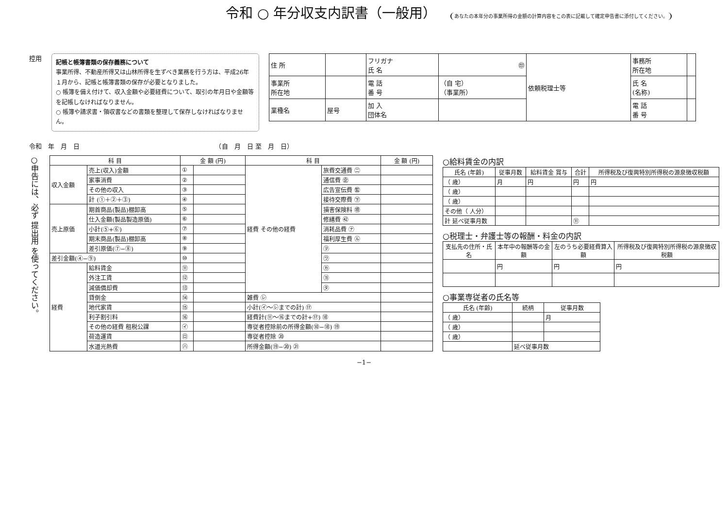令和 ○ 年分収支内訳書（一般用） あなたの本年分の事業所得の金額の計算内容をこの表に記載して確定申告書に添付してください。
控用
記帳と帳簿書類の保存義務について
事業所得、不動産所得又は山林所得を生ずべき業務を行う方は、平成26年１月から、記帳と帳簿書類の保存が必要となりました。
○ 帳簿を備え付けて、収入金額や必要経費について、取引の年月日や金額等を記帳しなければなりません。
○ 帳簿や請求書・領収書などの書類を整理して保存しなければなりません。
| 住 所 | | フリガナ 氏 名 | ㊞ | 依頼税理士等 | 事務所 所在地 | |
| 事業所 所在地 | | 電 話 番 号 | （自 宅） （事業所） | | 氏 名 (名称) | |
| 業種名 | 屋号 | 加 入 団体名 | | | 電 話 番 号 | |
令和　年　月　日　　　　　　　　　　　　　　　　　　　　　　（自　月　日 至　月　日）
○申告には、必ず 提出用 を使ってください。
| 科 目 | | 金 額 (円) | | 科 目 | | 金 額 (円) |
| --- | --- | --- | --- | --- | --- | --- |
| 収入金額 | 売上(収入)金額 | ① | | 経費 その他の経費 | 旅費交通費 ㊁ | |
| | 家事消費 | ② | | | 通信費 ㊭ | |
| | その他の収入 | ③ | | | 広告宣伝費 ㊬ | |
| | 計 (①＋②＋③) | ④ | | | 接待交際費 ㊦ | |
| 売上原価 | 期首商品(製品)棚卸高 | ⑤ | | | 損害保険料 ㊠ | |
| | 仕入金額(製品製造原価) | ⑥ | | | 修繕費 ㊷ | |
| | 小計(⑤+⑥) | ⑦ | | | 消耗品費 ㋤ | |
| | 期末商品(製品)棚卸高 | ⑧ | | | 福利厚生費 ㋸ | |
| | 差引原価(⑦−⑧) | ⑨ | | | ㋾ | |
| 差引金額(④−⑨) | | ⑩ | | | ㋻ | |
| 経費 | 給料賃金 | ⑪ | | | ㋕ | |
| | 外注工賃 | ⑫ | | | ㋵ | |
| | 減価償却費 | ⑬ | | | ㋟ | |
| | 貸倒金 | ⑭ | | 雑費 ㋹ | | |
| | 地代家賃 | ⑮ | | 小計(㋑〜㋹までの計) ⑰ | | |
| | 利子割引料 | ⑯ | | 経費計(⑪〜⑯までの計+⑰) ⑱ | | |
| | その他の経費 租税公課 | ㋑ | | 専従者控除前の所得金額(⑩−⑱) ⑲ | | |
| | 荷造運賃 | ㋺ | | 専従者控除 ⑳ | | |
| | 水道光熱費 | ㋩ | | 所得金額(⑲−⑳) ㉑ | | |
○給料賃金の内訳
| 氏名 (年齢) | 従事月数 | 給料賃金 賞与 | 合計 | 所得税及び復興特別所得税の源泉徴収税額 |
| --- | --- | --- | --- | --- |
| （ 歳） | 月 | 円 | 円 | 円 |
| （ 歳） | | | | |
| （ 歳） | | | | |
| その他（ 人分） | | | | |
| 計 延べ従事月数 | | | ⑪ | |
○税理士・弁護士等の報酬・料金の内訳
| 支払先の住所・氏名 | 本年中の報酬等の金額 | 左のうち必要経費算入額 | 所得税及び復興特別所得税の源泉徴収税額 |
| --- | --- | --- | --- |
| | 円 | 円 | 円 |
○事業専従者の氏名等
| 氏名 (年齢) | 続柄 | 従事月数 |
| --- | --- | --- |
| （ 歳） | | 月 |
| （ 歳） | | |
| （ 歳） | | |
| | 延べ従事月数 | |
−1−